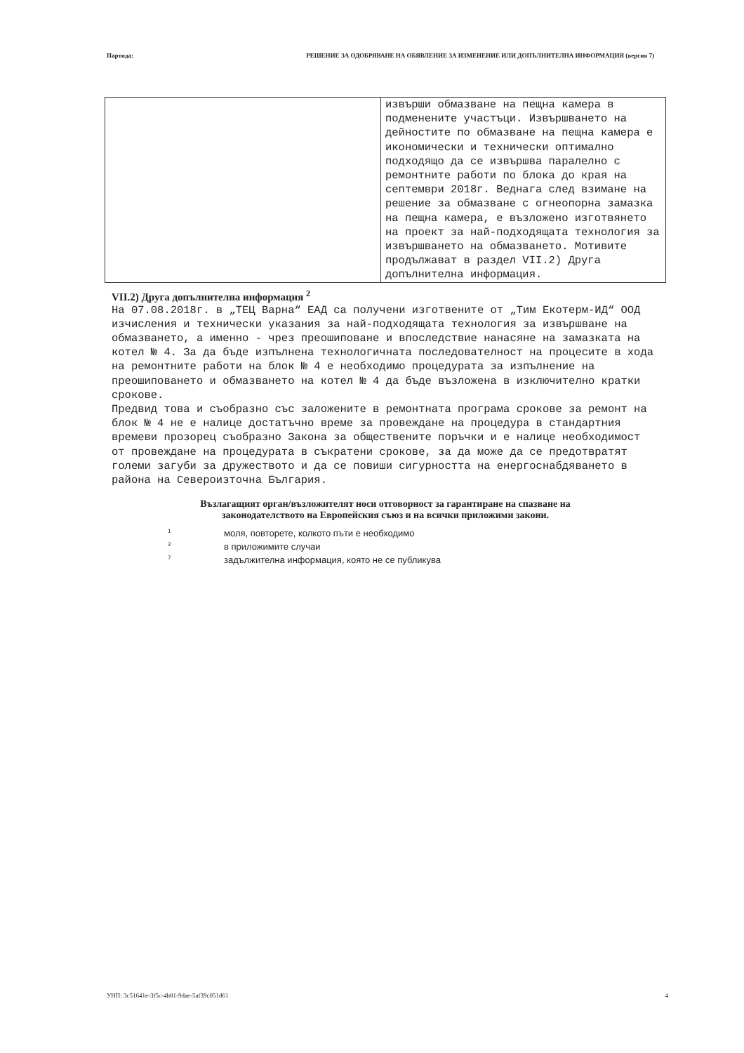Партида: РЕШЕНИЕ ЗА ОДОБРЯВАНЕ НА ОБЯВЛЕНИЕ ЗА ИЗМЕНЕНИЕ ИЛИ ДОПЪЛНИТЕЛНА ИНФОРМАЦИЯ (версия 7)
| | извърши обмазване на пещна камера в подменените участъци. Извършването на дейностите по обмазване на пещна камера е икономически и технически оптимално подходящо да се извършва паралелно с ремонтните работи по блока до края на септември 2018г. Веднага след взимане на решение за обмазване с огнеопорна замазка на пещна камера, е възложено изготвянето на проект за най-подходящата технология за извършването на обмазването. Мотивите продължават в раздел VII.2) Друга допълнителна информация. |
VII.2) Друга допълнителна информация <sup>2</sup>
На 07.08.2018г. в „ТЕЦ Варна“ ЕАД са получени изготвените от „Тим Екотерм-ИД“ ООД изчисления и технически указания за най-подходящата технология за извършване на обмазването, а именно - чрез преошиповане и впоследствие нанасяне на замазката на котел № 4. За да бъде изпълнена технологичната последователност на процесите в хода на ремонтните работи на блок № 4 е необходимо процедурата за изпълнение на преошиповането и обмазването на котел № 4 да бъде възложена в изключително кратки срокове.
Предвид това и съобразно със заложените в ремонтната програма срокове за ремонт на блок № 4 не е налице достатъчно време за провеждане на процедура в стандартния времеви прозорец съобразно Закона за обществените поръчки и е налице необходимост от провеждане на процедурата в съкратени срокове, за да може да се предотвратят големи загуби за дружеството и да се повиши сигурността на енергоснабдяването в района на Североизточна България.
Възлагащият орган/възложителят носи отговорност за гарантиране на спазване на
законодателството на Европейския съюз и на всички приложими закони.
<sup>1</sup> моля, повторете, колкото пъти е необходимо
<sup>2</sup> в приложимите случаи
<sup>7</sup> задължителна информация, която не се публикува
УНП: 3c51641e-3f5c-4b81-9dae-5af39c051d61 4